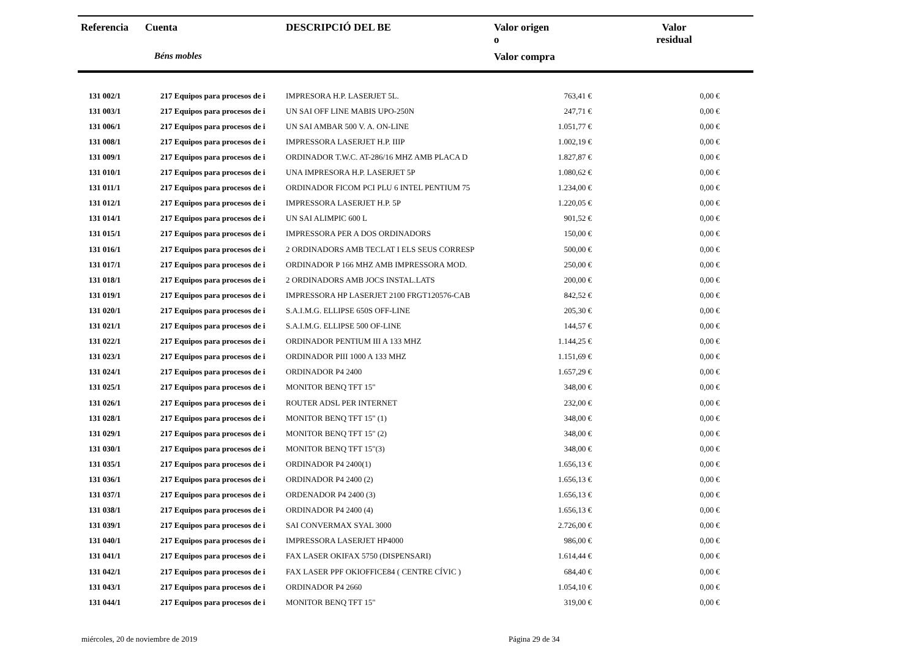| Referencia | Cuenta | DESCRIPCIÓ DEL BE | Valor origen o | Valor residual |
| --- | --- | --- | --- | --- |
| | Béns mobles | | Valor compra | |
| 131 002/1 | 217 Equipos para procesos de i | IMPRESORA H.P. LASERJET 5L. | 763,41 € | 0,00 € |
| 131 003/1 | 217 Equipos para procesos de i | UN SAI OFF LINE MABIS UPO-250N | 247,71 € | 0,00 € |
| 131 006/1 | 217 Equipos para procesos de i | UN SAI AMBAR 500 V. A. ON-LINE | 1.051,77 € | 0,00 € |
| 131 008/1 | 217 Equipos para procesos de i | IMPRESSORA LASERJET H.P. IIIP | 1.002,19 € | 0,00 € |
| 131 009/1 | 217 Equipos para procesos de i | ORDINADOR T.W.C. AT-286/16 MHZ AMB PLACA D | 1.827,87 € | 0,00 € |
| 131 010/1 | 217 Equipos para procesos de i | UNA IMPRESORA H.P. LASERJET 5P | 1.080,62 € | 0,00 € |
| 131 011/1 | 217 Equipos para procesos de i | ORDINADOR FICOM PCI PLU 6 INTEL PENTIUM 75 | 1.234,00 € | 0,00 € |
| 131 012/1 | 217 Equipos para procesos de i | IMPRESSORA LASERJET H.P. 5P | 1.220,05 € | 0,00 € |
| 131 014/1 | 217 Equipos para procesos de i | UN SAI ALIMPIC 600 L | 901,52 € | 0,00 € |
| 131 015/1 | 217 Equipos para procesos de i | IMPRESSORA PER A DOS ORDINADORS | 150,00 € | 0,00 € |
| 131 016/1 | 217 Equipos para procesos de i | 2 ORDINADORS AMB TECLAT I ELS SEUS CORRESP | 500,00 € | 0,00 € |
| 131 017/1 | 217 Equipos para procesos de i | ORDINADOR P 166 MHZ AMB IMPRESSORA MOD. | 250,00 € | 0,00 € |
| 131 018/1 | 217 Equipos para procesos de i | 2 ORDINADORS AMB JOCS INSTAL.LATS | 200,00 € | 0,00 € |
| 131 019/1 | 217 Equipos para procesos de i | IMPRESSORA HP LASERJET 2100 FRGT120576-CAB | 842,52 € | 0,00 € |
| 131 020/1 | 217 Equipos para procesos de i | S.A.I.M.G. ELLIPSE 650S OFF-LINE | 205,30 € | 0,00 € |
| 131 021/1 | 217 Equipos para procesos de i | S.A.I.M.G. ELLIPSE 500 OF-LINE | 144,57 € | 0,00 € |
| 131 022/1 | 217 Equipos para procesos de i | ORDINADOR PENTIUM III A 133 MHZ | 1.144,25 € | 0,00 € |
| 131 023/1 | 217 Equipos para procesos de i | ORDINADOR PIII 1000 A 133 MHZ | 1.151,69 € | 0,00 € |
| 131 024/1 | 217 Equipos para procesos de i | ORDINADOR P4 2400 | 1.657,29 € | 0,00 € |
| 131 025/1 | 217 Equipos para procesos de i | MONITOR BENQ TFT 15" | 348,00 € | 0,00 € |
| 131 026/1 | 217 Equipos para procesos de i | ROUTER ADSL PER INTERNET | 232,00 € | 0,00 € |
| 131 028/1 | 217 Equipos para procesos de i | MONITOR BENQ TFT 15" (1) | 348,00 € | 0,00 € |
| 131 029/1 | 217 Equipos para procesos de i | MONITOR BENQ TFT 15" (2) | 348,00 € | 0,00 € |
| 131 030/1 | 217 Equipos para procesos de i | MONITOR BENQ TFT 15"(3) | 348,00 € | 0,00 € |
| 131 035/1 | 217 Equipos para procesos de i | ORDINADOR P4 2400(1) | 1.656,13 € | 0,00 € |
| 131 036/1 | 217 Equipos para procesos de i | ORDINADOR P4 2400 (2) | 1.656,13 € | 0,00 € |
| 131 037/1 | 217 Equipos para procesos de i | ORDENADOR P4 2400 (3) | 1.656,13 € | 0,00 € |
| 131 038/1 | 217 Equipos para procesos de i | ORDINADOR P4 2400 (4) | 1.656,13 € | 0,00 € |
| 131 039/1 | 217 Equipos para procesos de i | SAI CONVERMAX SYAL 3000 | 2.726,00 € | 0,00 € |
| 131 040/1 | 217 Equipos para procesos de i | IMPRESSORA LASERJET HP4000 | 986,00 € | 0,00 € |
| 131 041/1 | 217 Equipos para procesos de i | FAX LASER OKIFAX 5750 (DISPENSARI) | 1.614,44 € | 0,00 € |
| 131 042/1 | 217 Equipos para procesos de i | FAX LASER PPF OKIOFFICE84 ( CENTRE CÍVIC ) | 684,40 € | 0,00 € |
| 131 043/1 | 217 Equipos para procesos de i | ORDINADOR P4 2660 | 1.054,10 € | 0,00 € |
| 131 044/1 | 217 Equipos para procesos de i | MONITOR BENQ TFT 15" | 319,00 € | 0,00 € |
miércoles, 20 de noviembre de 2019 Página 29 de 34